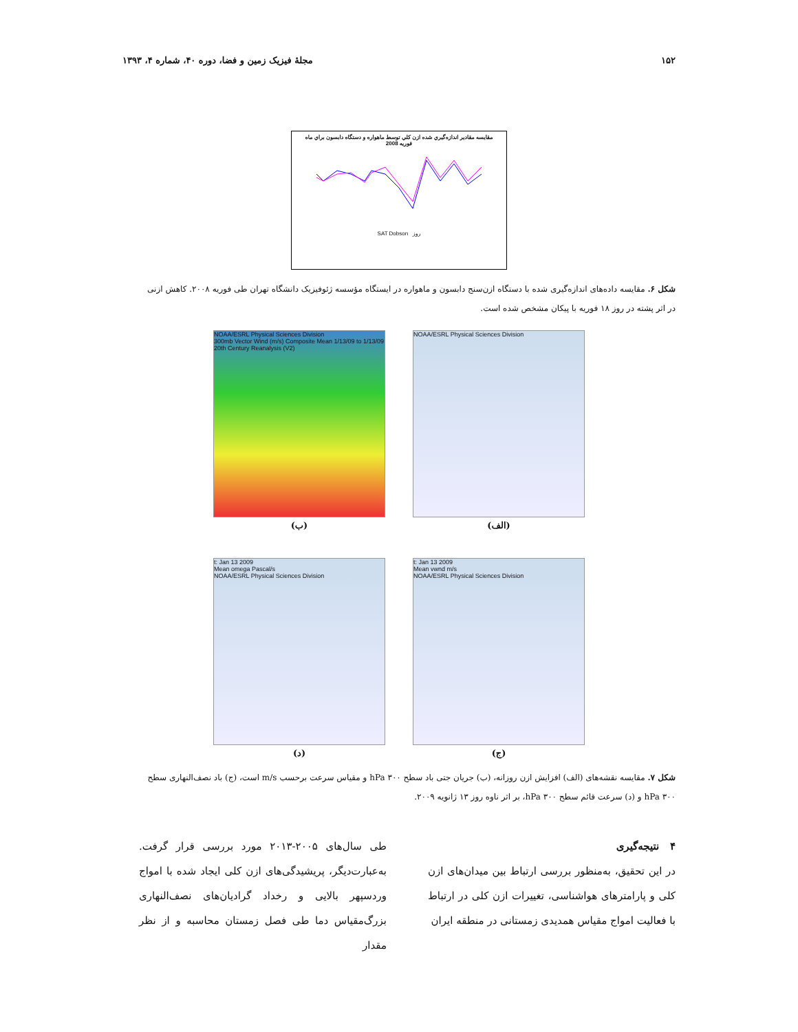۱۵۲ مجلهٔ فیزیک زمین و فضا، دوره ۴۰، شماره ۴، ۱۳۹۳
مقايسه مقادير اندازه‌گيري شده ازن كلي توسط ماهواره و دستگاه دابسون براي ماه
فوريه 2008
روز SAT Dobson
شکل ۶. مقایسه داده‌های اندازه‌گیری شده با دستگاه ازن‌سنج دابسون و ماهواره در ایستگاه مؤسسه ژئوفیزیک دانشگاه تهران طی فوریه ۲۰۰۸. کاهش ازنی در اثر پشته در روز ۱۸ فوریه با پیکان مشخص شده است.
NOAA/ESRL Physical Sciences Division
(الف)
NOAA/ESRL Physical Sciences Division
300mb Vector Wind (m/s) Composite Mean 1/13/09 to 1/13/09
20th Century Reanalysis (V2)
(ب)
t: Jan 13 2009
Mean vwnd m/s
NOAA/ESRL Physical Sciences Division
(ج)
t: Jan 13 2009
Mean omega Pascal/s
NOAA/ESRL Physical Sciences Division
(د)
شکل ۷. مقایسه نقشه‌های (الف) افزایش ازن روزانه، (ب) جریان جتی باد سطح ۳۰۰ hPa و مقیاس سرعت برحسب m/s است، (ج) باد نصف‌النهاری سطح ۳۰۰ hPa و (د) سرعت قائم سطح ۳۰۰ hPa، بر اثر ناوه روز ۱۳ ژانویه ۲۰۰۹.
۴ نتیجه‌گیری
در این تحقیق، به‌منظور بررسی ارتباط بین میدان‌های ازن کلی و پارامترهای هواشناسی، تغییرات ازن کلی در ارتباط با فعالیت امواج مقیاس همدیدی زمستانی در منطقه ایران
طی سال‌های ۲۰۰۵-۲۰۱۳ مورد بررسی قرار گرفت. به‌عبارت‌دیگر، پریشیدگی‌های ازن کلی ایجاد شده با امواج وردسپهر بالایی و رخداد گرادیان‌های نصف‌النهاری بزرگ‌مقیاس دما طی فصل زمستان محاسبه و از نظر مقدار